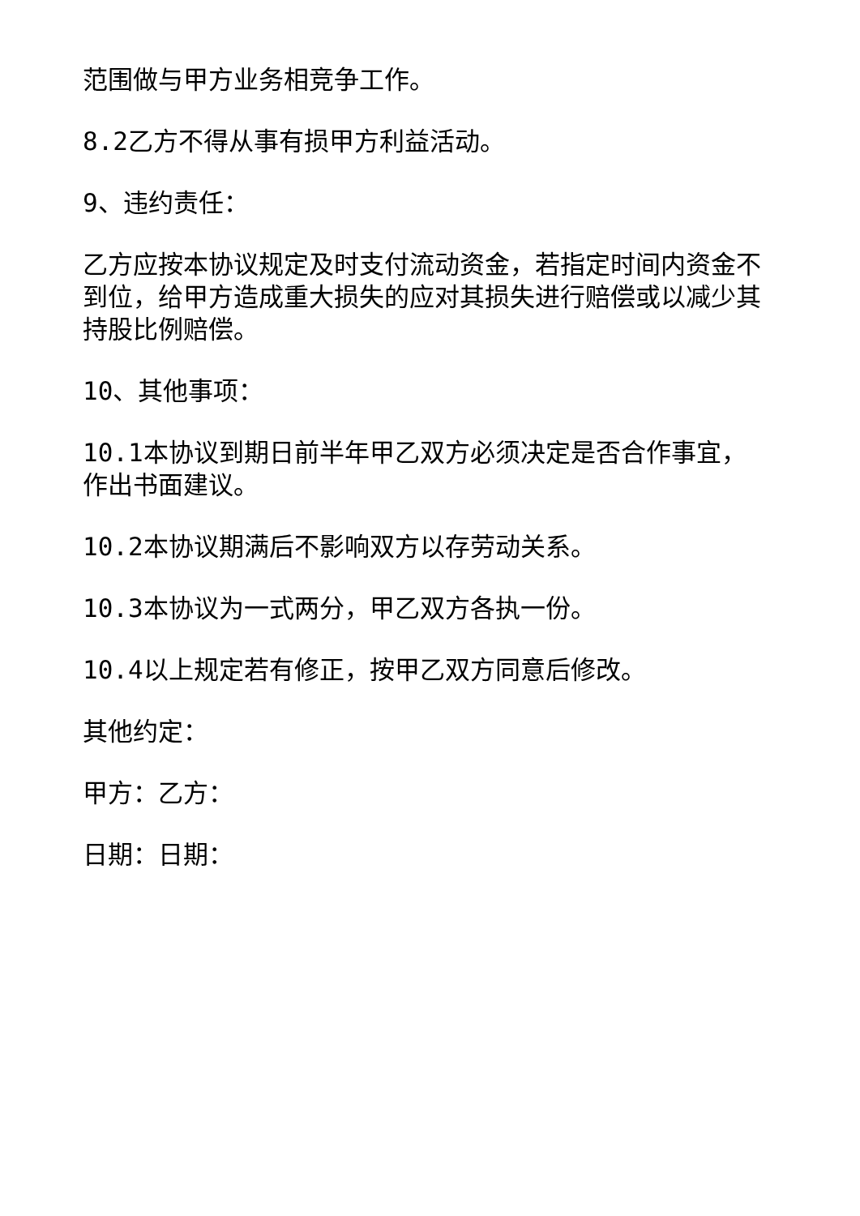范围做与甲方业务相竞争工作。
8.2乙方不得从事有损甲方利益活动。
9、违约责任：
乙方应按本协议规定及时支付流动资金，若指定时间内资金不到位，给甲方造成重大损失的应对其损失进行赔偿或以减少其持股比例赔偿。
10、其他事项：
10.1本协议到期日前半年甲乙双方必须决定是否合作事宜，作出书面建议。
10.2本协议期满后不影响双方以存劳动关系。
10.3本协议为一式两分，甲乙双方各执一份。
10.4以上规定若有修正，按甲乙双方同意后修改。
其他约定：
甲方：乙方：
日期：日期：